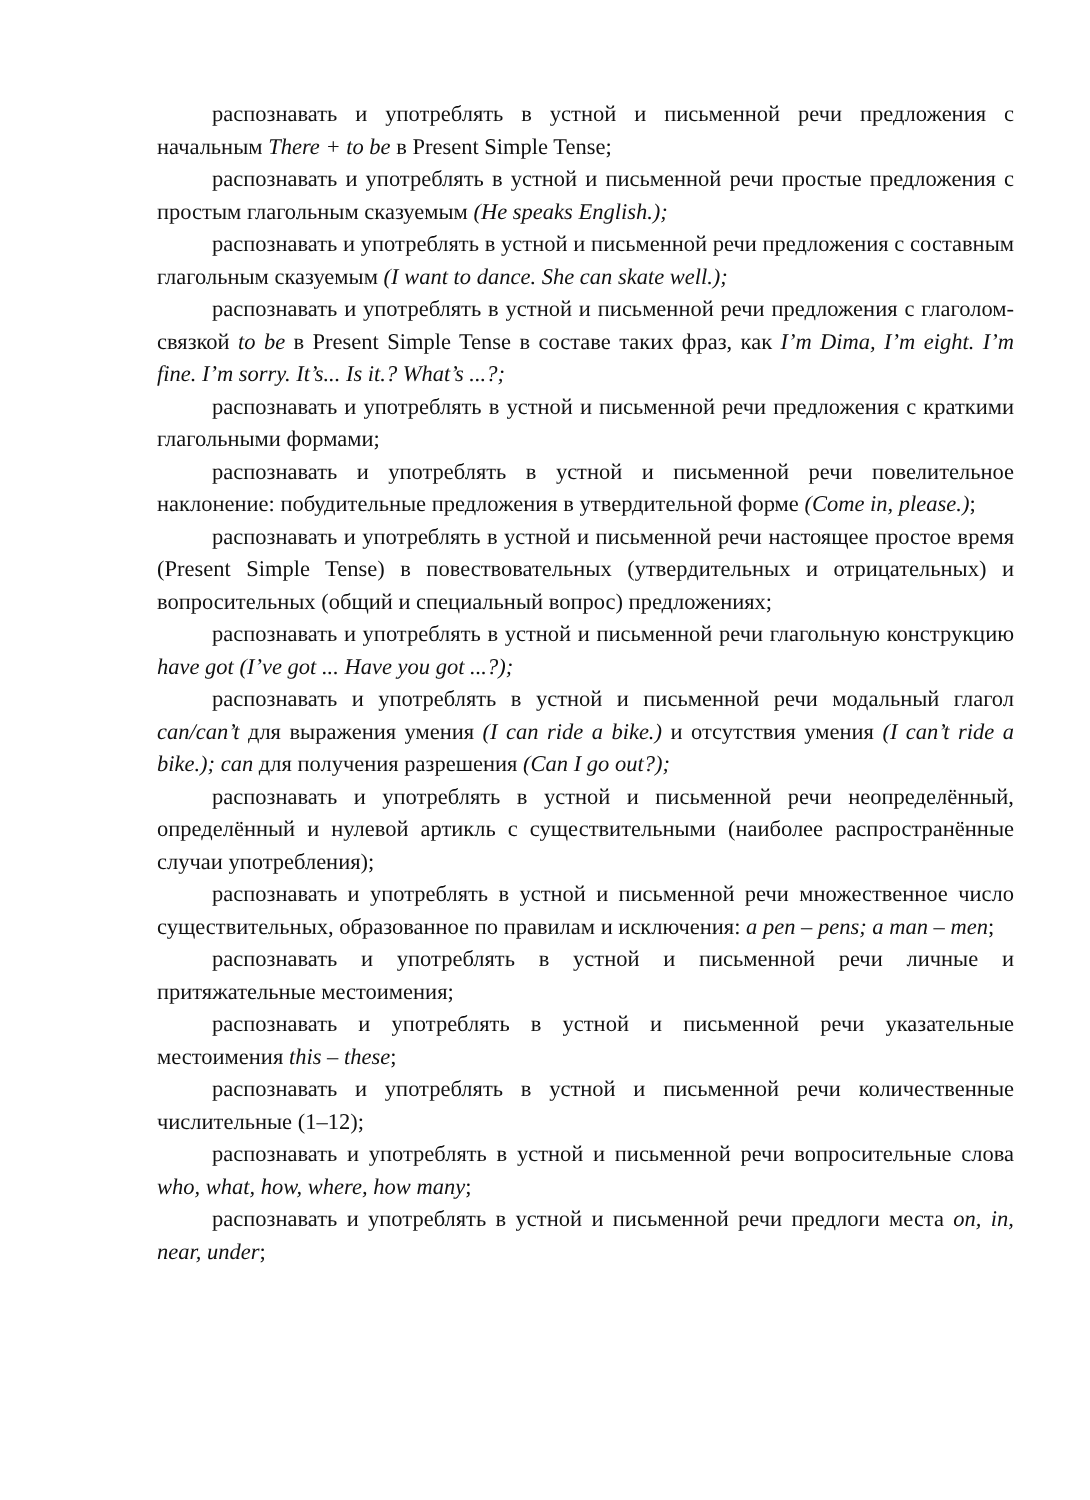распознавать и употреблять в устной и письменной речи предложения с начальным There + to be в Present Simple Tense;
распознавать и употреблять в устной и письменной речи простые предложения с простым глагольным сказуемым (He speaks English.);
распознавать и употреблять в устной и письменной речи предложения с составным глагольным сказуемым (I want to dance. She can skate well.);
распознавать и употреблять в устной и письменной речи предложения с глаголом-связкой to be в Present Simple Tense в составе таких фраз, как I’m Dima, I’m eight. I’m fine. I’m sorry. It’s... Is it.? What’s ...?;
распознавать и употреблять в устной и письменной речи предложения с краткими глагольными формами;
распознавать и употреблять в устной и письменной речи повелительное наклонение: побудительные предложения в утвердительной форме (Come in, please.);
распознавать и употреблять в устной и письменной речи настоящее простое время (Present Simple Tense) в повествовательных (утвердительных и отрицательных) и вопросительных (общий и специальный вопрос) предложениях;
распознавать и употреблять в устной и письменной речи глагольную конструкцию have got (I’ve got ... Have you got ...?);
распознавать и употреблять в устной и письменной речи модальный глагол can/can’t для выражения умения (I can ride a bike.) и отсутствия умения (I can’t ride a bike.); can для получения разрешения (Can I go out?);
распознавать и употреблять в устной и письменной речи неопределённый, определённый и нулевой артикль с существительными (наиболее распространённые случаи употребления);
распознавать и употреблять в устной и письменной речи множественное число существительных, образованное по правилам и исключения: a pen – pens; a man – men;
распознавать и употреблять в устной и письменной речи личные и притяжательные местоимения;
распознавать и употреблять в устной и письменной речи указательные местоимения this – these;
распознавать и употреблять в устной и письменной речи количественные числительные (1–12);
распознавать и употреблять в устной и письменной речи вопросительные слова who, what, how, where, how many;
распознавать и употреблять в устной и письменной речи предлоги места on, in, near, under;